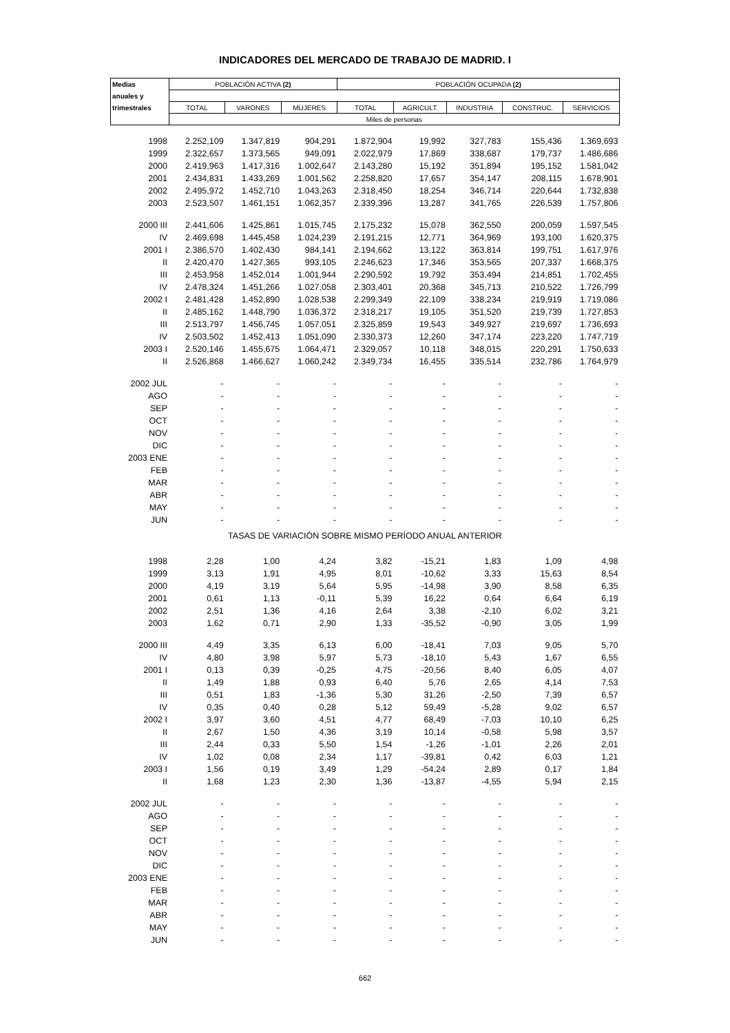INDICADORES DEL MERCADO DE TRABAJO DE MADRID. I
| Medias | POBLACIÓN ACTIVA (2) | | | POBLACIÓN OCUPADA (2) | | | | |
| --- | --- | --- | --- | --- | --- | --- | --- | --- |
| anuales y | | | | | | | | |
| trimestrales | TOTAL | VARONES | MUJERES | TOTAL | AGRICULT. | INDUSTRIA | CONSTRUC. | SERVICIOS |
| | Miles de personas | | | | | | | |
| 1998 | 2.252,109 | 1.347,819 | 904,291 | 1.872,904 | 19,992 | 327,783 | 155,436 | 1.369,693 |
| 1999 | 2.322,657 | 1.373,565 | 949,091 | 2.022,979 | 17,869 | 338,687 | 179,737 | 1.486,686 |
| 2000 | 2.419,963 | 1.417,316 | 1.002,647 | 2.143,280 | 15,192 | 351,894 | 195,152 | 1.581,042 |
| 2001 | 2.434,831 | 1.433,269 | 1.001,562 | 2.258,820 | 17,657 | 354,147 | 208,115 | 1.678,901 |
| 2002 | 2.495,972 | 1.452,710 | 1.043,263 | 2.318,450 | 18,254 | 346,714 | 220,644 | 1.732,838 |
| 2003 | 2.523,507 | 1.461,151 | 1.062,357 | 2.339,396 | 13,287 | 341,765 | 226,539 | 1.757,806 |
| 2000 III | 2.441,606 | 1.425,861 | 1.015,745 | 2.175,232 | 15,078 | 362,550 | 200,059 | 1.597,545 |
| IV | 2.469,698 | 1.445,458 | 1.024,239 | 2.191,215 | 12,771 | 364,969 | 193,100 | 1.620,375 |
| 2001 I | 2.386,570 | 1.402,430 | 984,141 | 2.194,662 | 13,122 | 363,814 | 199,751 | 1.617,976 |
| II | 2.420,470 | 1.427,365 | 993,105 | 2.246,623 | 17,346 | 353,565 | 207,337 | 1.668,375 |
| III | 2.453,958 | 1.452,014 | 1.001,944 | 2.290,592 | 19,792 | 353,494 | 214,851 | 1.702,455 |
| IV | 2.478,324 | 1.451,266 | 1.027,058 | 2.303,401 | 20,368 | 345,713 | 210,522 | 1.726,799 |
| 2002 I | 2.481,428 | 1.452,890 | 1.028,538 | 2.299,349 | 22,109 | 338,234 | 219,919 | 1.719,086 |
| II | 2.485,162 | 1.448,790 | 1.036,372 | 2.318,217 | 19,105 | 351,520 | 219,739 | 1.727,853 |
| III | 2.513,797 | 1.456,745 | 1.057,051 | 2.325,859 | 19,543 | 349,927 | 219,697 | 1.736,693 |
| IV | 2.503,502 | 1.452,413 | 1.051,090 | 2.330,373 | 12,260 | 347,174 | 223,220 | 1.747,719 |
| 2003 I | 2.520,146 | 1.455,675 | 1.064,471 | 2.329,057 | 10,118 | 348,015 | 220,291 | 1.750,633 |
| II | 2.526,868 | 1.466,627 | 1.060,242 | 2.349,734 | 16,455 | 335,514 | 232,786 | 1.764,979 |
| 2002 JUL | - | - | - | - | - | - | - | - |
| AGO | - | - | - | - | - | - | - | - |
| SEP | - | - | - | - | - | - | - | - |
| OCT | - | - | - | - | - | - | - | - |
| NOV | - | - | - | - | - | - | - | - |
| DIC | - | - | - | - | - | - | - | - |
| 2003 ENE | - | - | - | - | - | - | - | - |
| FEB | - | - | - | - | - | - | - | - |
| MAR | - | - | - | - | - | - | - | - |
| ABR | - | - | - | - | - | - | - | - |
| MAY | - | - | - | - | - | - | - | - |
| JUN | - | - | - | - | - | - | - | - |
| TASAS DE VARIACIÓN SOBRE MISMO PERÍODO ANUAL ANTERIOR | | | | | | | | |
| 1998 | 2,28 | 1,00 | 4,24 | 3,82 | -15,21 | 1,83 | 1,09 | 4,98 |
| 1999 | 3,13 | 1,91 | 4,95 | 8,01 | -10,62 | 3,33 | 15,63 | 8,54 |
| 2000 | 4,19 | 3,19 | 5,64 | 5,95 | -14,98 | 3,90 | 8,58 | 6,35 |
| 2001 | 0,61 | 1,13 | -0,11 | 5,39 | 16,22 | 0,64 | 6,64 | 6,19 |
| 2002 | 2,51 | 1,36 | 4,16 | 2,64 | 3,38 | -2,10 | 6,02 | 3,21 |
| 2003 | 1,62 | 0,71 | 2,90 | 1,33 | -35,52 | -0,90 | 3,05 | 1,99 |
| 2000 III | 4,49 | 3,35 | 6,13 | 6,00 | -18,41 | 7,03 | 9,05 | 5,70 |
| IV | 4,80 | 3,98 | 5,97 | 5,73 | -18,10 | 5,43 | 1,67 | 6,55 |
| 2001 I | 0,13 | 0,39 | -0,25 | 4,75 | -20,56 | 8,40 | 6,05 | 4,07 |
| II | 1,49 | 1,88 | 0,93 | 6,40 | 5,76 | 2,65 | 4,14 | 7,53 |
| III | 0,51 | 1,83 | -1,36 | 5,30 | 31,26 | -2,50 | 7,39 | 6,57 |
| IV | 0,35 | 0,40 | 0,28 | 5,12 | 59,49 | -5,28 | 9,02 | 6,57 |
| 2002 I | 3,97 | 3,60 | 4,51 | 4,77 | 68,49 | -7,03 | 10,10 | 6,25 |
| II | 2,67 | 1,50 | 4,36 | 3,19 | 10,14 | -0,58 | 5,98 | 3,57 |
| III | 2,44 | 0,33 | 5,50 | 1,54 | -1,26 | -1,01 | 2,26 | 2,01 |
| IV | 1,02 | 0,08 | 2,34 | 1,17 | -39,81 | 0,42 | 6,03 | 1,21 |
| 2003 I | 1,56 | 0,19 | 3,49 | 1,29 | -54,24 | 2,89 | 0,17 | 1,84 |
| II | 1,68 | 1,23 | 2,30 | 1,36 | -13,87 | -4,55 | 5,94 | 2,15 |
| 2002 JUL | - | - | - | - | - | - | - | - |
| AGO | - | - | - | - | - | - | - | - |
| SEP | - | - | - | - | - | - | - | - |
| OCT | - | - | - | - | - | - | - | - |
| NOV | - | - | - | - | - | - | - | - |
| DIC | - | - | - | - | - | - | - | - |
| 2003 ENE | - | - | - | - | - | - | - | - |
| FEB | - | - | - | - | - | - | - | - |
| MAR | - | - | - | - | - | - | - | - |
| ABR | - | - | - | - | - | - | - | - |
| MAY | - | - | - | - | - | - | - | - |
| JUN | - | - | - | - | - | - | - | - |
662